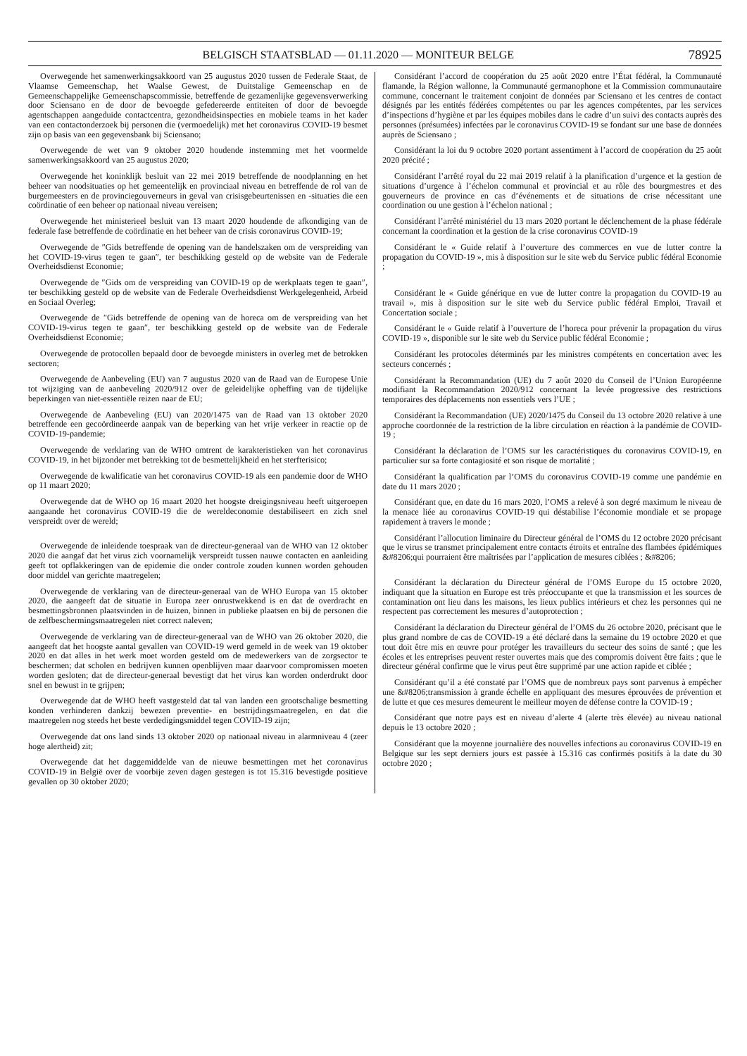BELGISCH STAATSBLAD — 01.11.2020 — MONITEUR BELGE 78925
Overwegende het samenwerkingsakkoord van 25 augustus 2020 tussen de Federale Staat, de Vlaamse Gemeenschap, het Waalse Gewest, de Duitstalige Gemeenschap en de Gemeenschappelijke Gemeenschapscommissie, betreffende de gezamenlijke gegevensverwerking door Sciensano en de door de bevoegde gefedereerde entiteiten of door de bevoegde agentschappen aangeduide contactcentra, gezondheidsinspecties en mobiele teams in het kader van een contactonderzoek bij personen die (vermoedelijk) met het coronavirus COVID-19 besmet zijn op basis van een gegevensbank bij Sciensano;
Overwegende de wet van 9 oktober 2020 houdende instemming met het voormelde samenwerkingsakkoord van 25 augustus 2020;
Overwegende het koninklijk besluit van 22 mei 2019 betreffende de noodplanning en het beheer van noodsituaties op het gemeentelijk en provinciaal niveau en betreffende de rol van de burgemeesters en de provinciegouverneurs in geval van crisisgebeurtenissen en -situaties die een coördinatie of een beheer op nationaal niveau vereisen;
Overwegende het ministerieel besluit van 13 maart 2020 houdende de afkondiging van de federale fase betreffende de coördinatie en het beheer van de crisis coronavirus COVID-19;
Overwegende de ″Gids betreffende de opening van de handelszaken om de verspreiding van het COVID-19-virus tegen te gaan″, ter beschikking gesteld op de website van de Federale Overheidsdienst Economie;
Overwegende de ″Gids om de verspreiding van COVID-19 op de werkplaats tegen te gaan″, ter beschikking gesteld op de website van de Federale Overheidsdienst Werkgelegenheid, Arbeid en Sociaal Overleg;
Overwegende de ″Gids betreffende de opening van de horeca om de verspreiding van het COVID-19-virus tegen te gaan″, ter beschikking gesteld op de website van de Federale Overheidsdienst Economie;
Overwegende de protocollen bepaald door de bevoegde ministers in overleg met de betrokken sectoren;
Overwegende de Aanbeveling (EU) van 7 augustus 2020 van de Raad van de Europese Unie tot wijziging van de aanbeveling 2020/912 over de geleidelijke opheffing van de tijdelijke beperkingen van niet-essentiële reizen naar de EU;
Overwegende de Aanbeveling (EU) van 2020/1475 van de Raad van 13 oktober 2020 betreffende een gecoördineerde aanpak van de beperking van het vrije verkeer in reactie op de COVID-19-pandemie;
Overwegende de verklaring van de WHO omtrent de karakteristieken van het coronavirus COVID-19, in het bijzonder met betrekking tot de besmettelijkheid en het sterfterisico;
Overwegende de kwalificatie van het coronavirus COVID-19 als een pandemie door de WHO op 11 maart 2020;
Overwegende dat de WHO op 16 maart 2020 het hoogste dreigingsniveau heeft uitgeroepen aangaande het coronavirus COVID-19 die de wereldeconomie destabiliseert en zich snel verspreidt over de wereld;
Overwegende de inleidende toespraak van de directeur-generaal van de WHO van 12 oktober 2020 die aangaf dat het virus zich voornamelijk verspreidt tussen nauwe contacten en aanleiding geeft tot opflakkeringen van de epidemie die onder controle zouden kunnen worden gehouden door middel van gerichte maatregelen;
Overwegende de verklaring van de directeur-generaal van de WHO Europa van 15 oktober 2020, die aangeeft dat de situatie in Europa zeer onrustwekkend is en dat de overdracht en besmettingsbronnen plaatsvinden in de huizen, binnen in publieke plaatsen en bij de personen die de zelfbeschermingsmaatregelen niet correct naleven;
Overwegende de verklaring van de directeur-generaal van de WHO van 26 oktober 2020, die aangeeft dat het hoogste aantal gevallen van COVID-19 werd gemeld in de week van 19 oktober 2020 en dat alles in het werk moet worden gesteld om de medewerkers van de zorgsector te beschermen; dat scholen en bedrijven kunnen openblijven maar daarvoor compromissen moeten worden gesloten; dat de directeur-generaal bevestigt dat het virus kan worden onderdrukt door snel en bewust in te grijpen;
Overwegende dat de WHO heeft vastgesteld dat tal van landen een grootschalige besmetting konden verhinderen dankzij bewezen preventie- en bestrijdingsmaatregelen, en dat die maatregelen nog steeds het beste verdedigingsmiddel tegen COVID-19 zijn;
Overwegende dat ons land sinds 13 oktober 2020 op nationaal niveau in alarmniveau 4 (zeer hoge alertheid) zit;
Overwegende dat het daggemiddelde van de nieuwe besmettingen met het coronavirus COVID-19 in België over de voorbije zeven dagen gestegen is tot 15.316 bevestigde positieve gevallen op 30 oktober 2020;
Considérant l’accord de coopération du 25 août 2020 entre l’État fédéral, la Communauté flamande, la Région wallonne, la Communauté germanophone et la Commission communautaire commune, concernant le traitement conjoint de données par Sciensano et les centres de contact désignés par les entités fédérées compétentes ou par les agences compétentes, par les services d’inspections d’hygiène et par les équipes mobiles dans le cadre d’un suivi des contacts auprès des personnes (présumées) infectées par le coronavirus COVID-19 se fondant sur une base de données auprès de Sciensano ;
Considérant la loi du 9 octobre 2020 portant assentiment à l’accord de coopération du 25 août 2020 précité ;
Considérant l’arrêté royal du 22 mai 2019 relatif à la planification d’urgence et la gestion de situations d’urgence à l’échelon communal et provincial et au rôle des bourgmestres et des gouverneurs de province en cas d’événements et de situations de crise nécessitant une coordination ou une gestion à l’échelon national ;
Considérant l’arrêté ministériel du 13 mars 2020 portant le déclenchement de la phase fédérale concernant la coordination et la gestion de la crise coronavirus COVID-19
Considérant le « Guide relatif à l’ouverture des commerces en vue de lutter contre la propagation du COVID-19 », mis à disposition sur le site web du Service public fédéral Economie ;
Considérant le « Guide générique en vue de lutter contre la propagation du COVID-19 au travail », mis à disposition sur le site web du Service public fédéral Emploi, Travail et Concertation sociale ;
Considérant le « Guide relatif à l’ouverture de l’horeca pour prévenir la propagation du virus COVID-19 », disponible sur le site web du Service public fédéral Economie ;
Considérant les protocoles déterminés par les ministres compétents en concertation avec les secteurs concernés ;
Considérant la Recommandation (UE) du 7 août 2020 du Conseil de l’Union Européenne modifiant la Recommandation 2020/912 concernant la levée progressive des restrictions temporaires des déplacements non essentiels vers l’UE ;
Considérant la Recommandation (UE) 2020/1475 du Conseil du 13 octobre 2020 relative à une approche coordonnée de la restriction de la libre circulation en réaction à la pandémie de COVID-19 ;
Considérant la déclaration de l’OMS sur les caractéristiques du coronavirus COVID-19, en particulier sur sa forte contagiosité et son risque de mortalité ;
Considérant la qualification par l’OMS du coronavirus COVID-19 comme une pandémie en date du 11 mars 2020 ;
Considérant que, en date du 16 mars 2020, l’OMS a relevé à son degré maximum le niveau de la menace liée au coronavirus COVID-19 qui déstabilise l’économie mondiale et se propage rapidement à travers le monde ;
Considérant l’allocution liminaire du Directeur général de l’OMS du 12 octobre 2020 précisant que le virus se transmet principalement entre contacts étroits et entraîne des flambées épidémiques &#8206;qui pourraient être maîtrisées par l’application de mesures ciblées ; &#8206;
Considérant la déclaration du Directeur général de l’OMS Europe du 15 octobre 2020, indiquant que la situation en Europe est très préoccupante et que la transmission et les sources de contamination ont lieu dans les maisons, les lieux publics intérieurs et chez les personnes qui ne respectent pas correctement les mesures d’autoprotection ;
Considérant la déclaration du Directeur général de l’OMS du 26 octobre 2020, précisant que le plus grand nombre de cas de COVID-19 a été déclaré dans la semaine du 19 octobre 2020 et que tout doit être mis en œuvre pour protéger les travailleurs du secteur des soins de santé ; que les écoles et les entreprises peuvent rester ouvertes mais que des compromis doivent être faits ; que le directeur général confirme que le virus peut être supprimé par une action rapide et ciblée ;
Considérant qu’il a été constaté par l’OMS que de nombreux pays sont parvenus à empêcher une &#8206;transmission à grande échelle en appliquant des mesures éprouvées de prévention et de lutte et que ces mesures demeurent le meilleur moyen de défense contre la COVID-19 ;
Considérant que notre pays est en niveau d’alerte 4 (alerte très élevée) au niveau national depuis le 13 octobre 2020 ;
Considérant que la moyenne journalière des nouvelles infections au coronavirus COVID-19 en Belgique sur les sept derniers jours est passée à 15.316 cas confirmés positifs à la date du 30 octobre 2020 ;